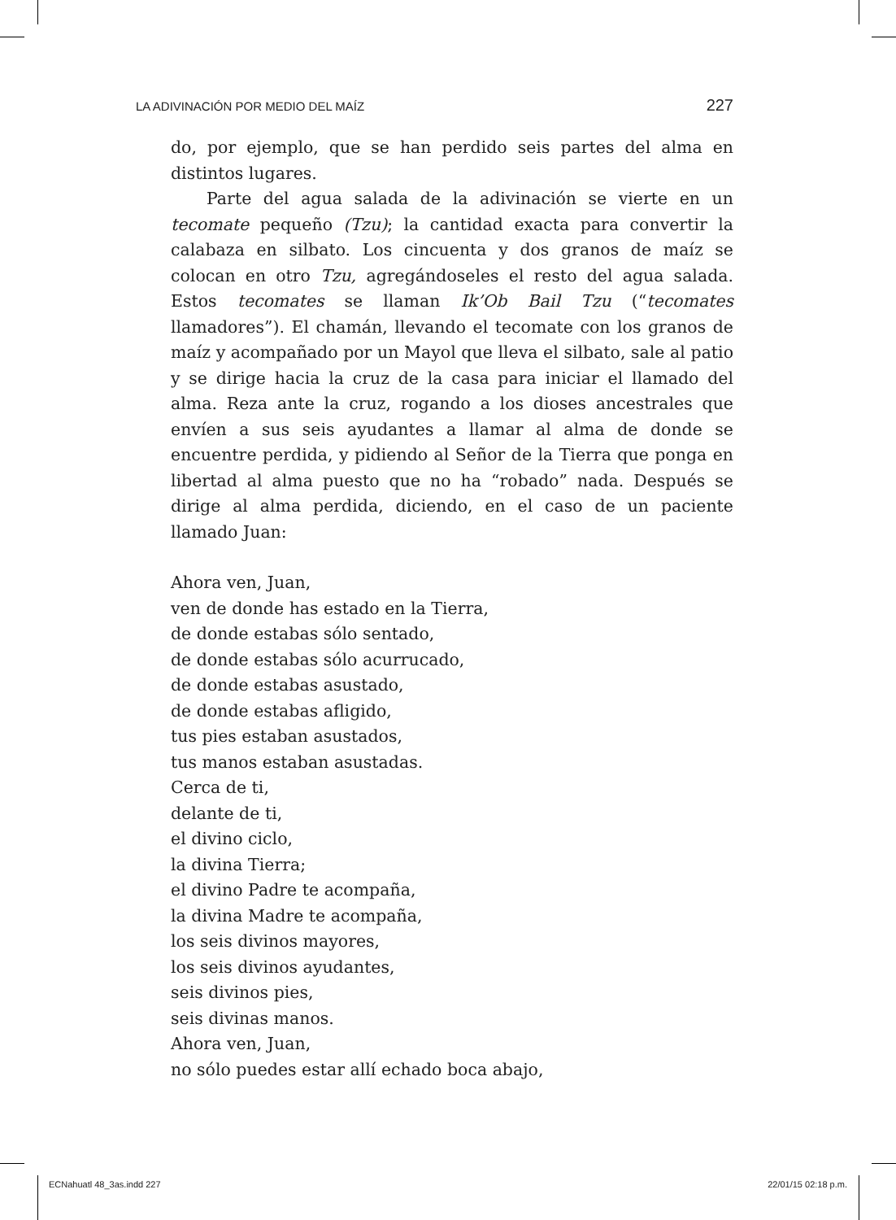LA ADIVINACIÓN POR MEDIO DEL MAÍZ 227
do, por ejemplo, que se han perdido seis partes del alma en distintos lugares.
Parte del agua salada de la adivinación se vierte en un tecomate pequeño (Tzu); la cantidad exacta para convertir la calabaza en silbato. Los cincuenta y dos granos de maíz se colocan en otro Tzu, agregándoseles el resto del agua salada. Estos tecomates se llaman Ik’Ob Bail Tzu (“tecomates llamadores”). El chamán, llevando el tecomate con los granos de maíz y acompañado por un Mayol que lleva el silbato, sale al patio y se dirige hacia la cruz de la casa para iniciar el llamado del alma. Reza ante la cruz, rogando a los dioses ancestrales que envíen a sus seis ayudantes a llamar al alma de donde se encuentre perdida, y pidiendo al Señor de la Tierra que ponga en libertad al alma puesto que no ha “robado” nada. Después se dirige al alma perdida, diciendo, en el caso de un paciente llamado Juan:
Ahora ven, Juan,
ven de donde has estado en la Tierra,
de donde estabas sólo sentado,
de donde estabas sólo acurrucado,
de donde estabas asustado,
de donde estabas afligido,
tus pies estaban asustados,
tus manos estaban asustadas.
Cerca de ti,
delante de ti,
el divino ciclo,
la divina Tierra;
el divino Padre te acompaña,
la divina Madre te acompaña,
los seis divinos mayores,
los seis divinos ayudantes,
seis divinos pies,
seis divinas manos.
Ahora ven, Juan,
no sólo puedes estar allí echado boca abajo,
ECNahuatl 48_3as.indd 227 22/01/15 02:18 p.m.